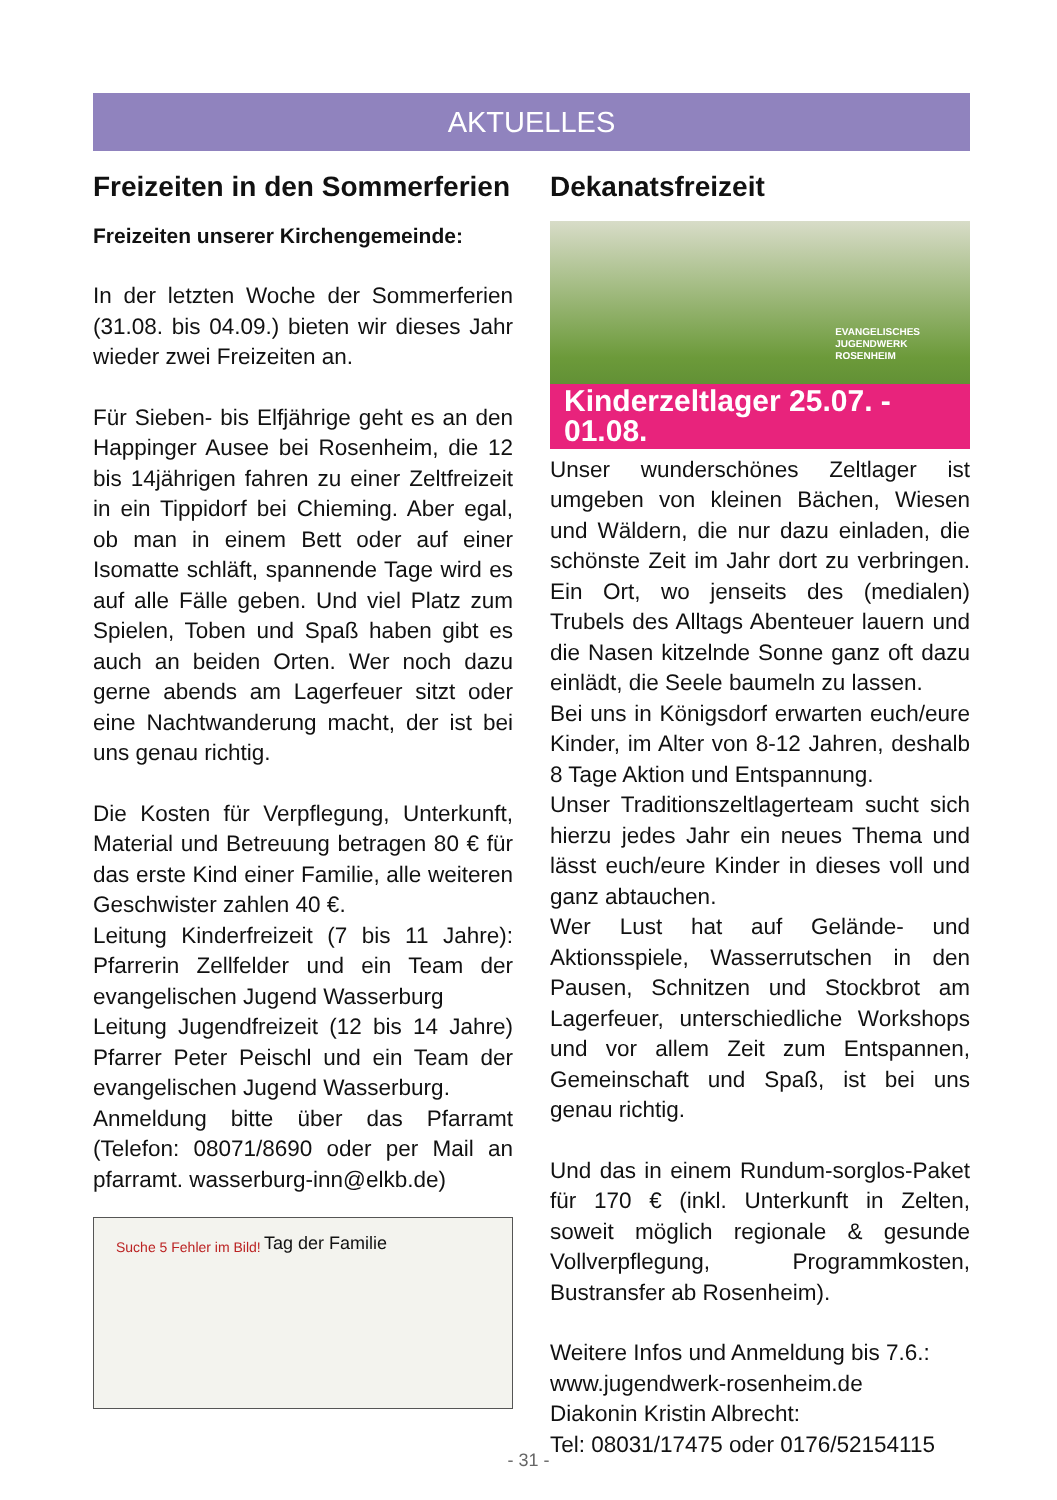AKTUELLES
Freizeiten in den Sommerferien
Freizeiten unserer Kirchengemeinde:
In der letzten Woche der Sommerferien (31.08. bis 04.09.) bieten wir dieses Jahr wieder zwei Freizeiten an.
Für Sieben- bis Elfjährige geht es an den Happinger Ausee bei Rosenheim, die 12 bis 14jährigen fahren zu einer Zeltfreizeit in ein Tippidorf bei Chieming. Aber egal, ob man in einem Bett oder auf einer Isomatte schläft, spannende Tage wird es auf alle Fälle geben. Und viel Platz zum Spielen, Toben und Spaß haben gibt es auch an beiden Orten. Wer noch dazu gerne abends am Lagerfeuer sitzt oder eine Nachtwanderung macht, der ist bei uns genau richtig.
Die Kosten für Verpflegung, Unterkunft, Material und Betreuung betragen 80 € für das erste Kind einer Familie, alle weiteren Geschwister zahlen 40 €.
Leitung Kinderfreizeit (7 bis 11 Jahre): Pfarrerin Zellfelder und ein Team der evangelischen Jugend Wasserburg
Leitung Jugendfreizeit (12 bis 14 Jahre) Pfarrer Peter Peischl und ein Team der evangelischen Jugend Wasserburg.
Anmeldung bitte über das Pfarramt (Telefon: 08071/8690 oder per Mail an pfarramt. wasserburg-inn@elkb.de)
Suche 5 Fehler im Bild! Tag der Familie
Dekanatsfreizeit
EVANGELISCHES
JUGENDWERK
ROSENHEIM
Kinderzeltlager 25.07. - 01.08.
Unser wunderschönes Zeltlager ist umgeben von kleinen Bächen, Wiesen und Wäldern, die nur dazu einladen, die schönste Zeit im Jahr dort zu verbringen. Ein Ort, wo jenseits des (medialen) Trubels des Alltags Abenteuer lauern und die Nasen kitzelnde Sonne ganz oft dazu einlädt, die Seele baumeln zu lassen.
Bei uns in Königsdorf erwarten euch/eure Kinder, im Alter von 8-12 Jahren, deshalb 8 Tage Aktion und Entspannung.
Unser Traditionszeltlagerteam sucht sich hierzu jedes Jahr ein neues Thema und lässt euch/eure Kinder in dieses voll und ganz abtauchen.
Wer Lust hat auf Gelände- und Aktionsspiele, Wasserrutschen in den Pausen, Schnitzen und Stockbrot am Lagerfeuer, unterschiedliche Workshops und vor allem Zeit zum Entspannen, Gemeinschaft und Spaß, ist bei uns genau richtig.
Und das in einem Rundum-sorglos-Paket für 170 € (inkl. Unterkunft in Zelten, soweit möglich regionale & gesunde Vollverpflegung, Programmkosten, Bustransfer ab Rosenheim).
Weitere Infos und Anmeldung bis 7.6.:
www.jugendwerk-rosenheim.de
Diakonin Kristin Albrecht:
Tel: 08031/17475 oder 0176/52154115
- 31 -